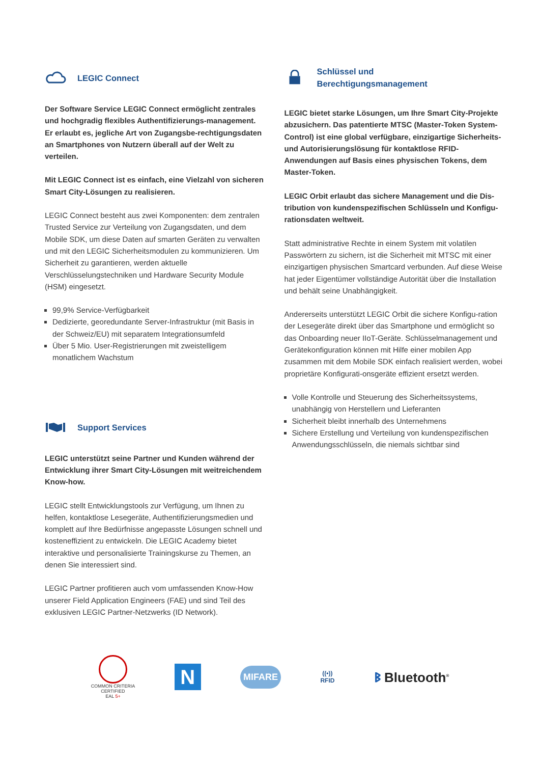LEGIC Connect
Der Software Service LEGIC Connect ermöglicht zentrales und hochgradig flexibles Authentifizierungs-management. Er erlaubt es, jegliche Art von Zugangsbe-rechtigungsdaten an Smartphones von Nutzern überall auf der Welt zu verteilen.
Mit LEGIC Connect ist es einfach, eine Vielzahl von sicheren Smart City-Lösungen zu realisieren.
LEGIC Connect besteht aus zwei Komponenten: dem zentralen Trusted Service zur Verteilung von Zugangsdaten, und dem Mobile SDK, um diese Daten auf smarten Geräten zu verwalten und mit den LEGIC Sicherheitsmodulen zu kommunizieren. Um Sicherheit zu garantieren, werden aktuelle Verschlüsselungstechniken und Hardware Security Module (HSM) eingesetzt.
99,9% Service-Verfügbarkeit
Dedizierte, georedundante Server-Infrastruktur (mit Basis in der Schweiz/EU) mit separatem Integrationsumfeld
Über 5 Mio. User-Registrierungen mit zweistelligem monatlichem Wachstum
Support Services
LEGIC unterstützt seine Partner und Kunden während der Entwicklung ihrer Smart City-Lösungen mit weitreichendem Know-how.
LEGIC stellt Entwicklungstools zur Verfügung, um Ihnen zu helfen, kontaktlose Lesegeräte, Authentifizierungsmedien und komplett auf Ihre Bedürfnisse angepasste Lösungen schnell und kosteneffizient zu entwickeln. Die LEGIC Academy bietet interaktive und personalisierte Trainingskurse zu Themen, an denen Sie interessiert sind.
LEGIC Partner profitieren auch vom umfassenden Know-How unserer Field Application Engineers (FAE) und sind Teil des exklusiven LEGIC Partner-Netzwerks (ID Network).
Schlüssel und
Berechtigungsmanagement
LEGIC bietet starke Lösungen, um Ihre Smart City-Projekte abzusichern. Das patentierte MTSC (Master-Token System-Control) ist eine global verfügbare, einzigartige Sicherheits- und Autorisierungslösung für kontaktlose RFID-Anwendungen auf Basis eines physischen Tokens, dem Master-Token.
LEGIC Orbit erlaubt das sichere Management und die Dis-tribution von kundenspezifischen Schlüsseln und Konfigu-rationsdaten weltweit.
Statt administrative Rechte in einem System mit volatilen Passwörtern zu sichern, ist die Sicherheit mit MTSC mit einer einzigartigen physischen Smartcard verbunden. Auf diese Weise hat jeder Eigentümer vollständige Autorität über die Installation und behält seine Unabhängigkeit.
Andererseits unterstützt LEGIC Orbit die sichere Konfigu-ration der Lesegeräte direkt über das Smartphone und ermöglicht so das Onboarding neuer IIoT-Geräte. Schlüsselmanagement und Gerätekonfiguration können mit Hilfe einer mobilen App zusammen mit dem Mobile SDK einfach realisiert werden, wobei proprietäre Konfigurati-onsgeräte effizient ersetzt werden.
Volle Kontrolle und Steuerung des Sicherheitssystems, unabhängig von Herstellern und Lieferanten
Sicherheit bleibt innerhalb des Unternehmens
Sichere Erstellung und Verteilung von kundenspezifischen Anwendungsschlüsseln, die niemals sichtbar sind
COMMON CRITERIA
CERTIFIED
EAL 5+
N
MIFARE
((•))
RFID
ᛒ Bluetooth<sup>®</sup>